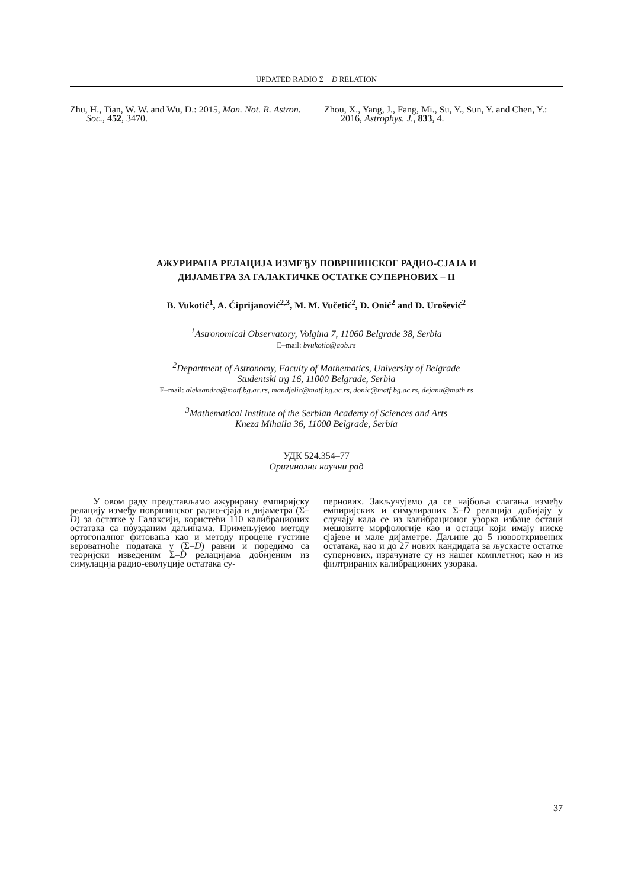UPDATED RADIO Σ − D RELATION
Zhu, H., Tian, W. W. and Wu, D.: 2015, Mon. Not. R. Astron. Soc., 452, 3470.
Zhou, X., Yang, J., Fang, Mi., Su, Y., Sun, Y. and Chen, Y.: 2016, Astrophys. J., 833, 4.
АЖУРИРАНА РЕЛАЦИЈА ИЗМЕЂУ ПОВРШИНСКОГ РАДИО-СЈАЈА И
ДИЈАМЕТРА ЗА ГАЛАКТИЧКЕ ОСТАТКЕ СУПЕРНОВИХ – II
B. Vukotić<sup>1</sup>, A. Ćiprijanović<sup>2,3</sup>, M. M. Vučetić<sup>2</sup>, D. Onić<sup>2</sup> and D. Urošević<sup>2</sup>
<sup>1</sup> Astronomical Observatory, Volgina 7, 11060 Belgrade 38, Serbia
E–mail: bvukotic@aob.rs
<sup>2</sup> Department of Astronomy, Faculty of Mathematics, University of Belgrade
Studentski trg 16, 11000 Belgrade, Serbia
E–mail: aleksandra@matf.bg.ac.rs, mandjelic@matf.bg.ac.rs, donic@matf.bg.ac.rs, dejanu@math.rs
<sup>3</sup> Mathematical Institute of the Serbian Academy of Sciences and Arts
Kneza Mihaila 36, 11000 Belgrade, Serbia
УДК 524.354–77
Оригинални научни рад
У овом раду представљамо ажурирану емпиријску релацију између површинског радио-сјаја и дијаметра (Σ–D) за остатке у Галаксији, користећи 110 калибрационих остатака са поузданим даљинама. Примењујемо методу ортогоналног фитовања као и методу процене густине вероватноће података у (Σ–D) равни и поредимо са теоријски изведеним Σ–D релацијама добијеним из симулација радио-еволуције остатака су-
пернових. Закључујемо да се најбоља слагања између емпиријских и симулираних Σ–D релација добијају у случају када се из калибрационог узорка избаце остаци мешовите морфологије као и остаци који имају ниске сјајеве и мале дијаметре. Даљине до 5 новооткривених остатака, као и до 27 нових кандидата за љускасте остатке супернових, израчунате су из нашег комплетног, као и из филтрираних калибрационих узорака.
37